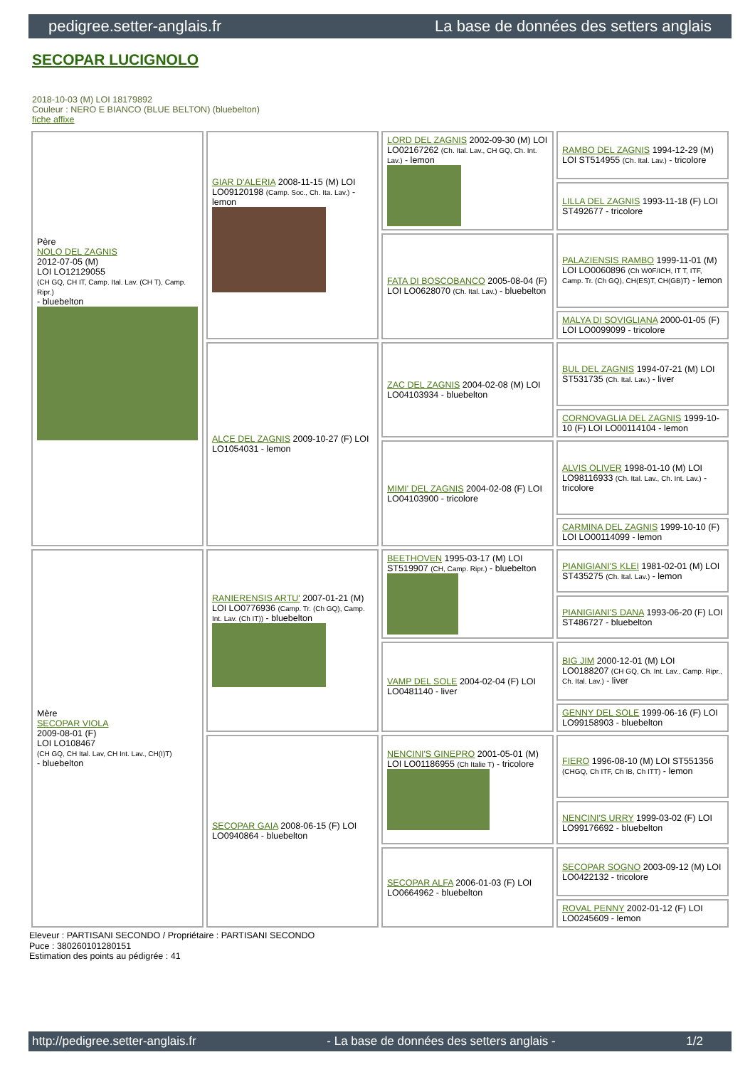pedigree.setter-anglais.fr La base de données des setters anglais
SECOPAR LUCIGNOLO
2018-10-03 (M) LOI 18179892
Couleur : NERO E BIANCO (BLUE BELTON) (bluebelton)
fiche affixe
| Père NOLO DEL ZAGNIS 2012-07-05 (M) LOI LO12129055 (CH GQ, CH IT, Camp. Ital. Lav. (CH T), Camp. Ripr.) - bluebelton | GIAR D'ALERIA 2008-11-15 (M) LOI LO09120198 (Camp. Soc., Ch. Ita. Lav.) - lemon | LORD DEL ZAGNIS 2002-09-30 (M) LOI LO02167262 (Ch. Ital. Lav., CH GQ, Ch. Int. Lav.) - lemon | RAMBO DEL ZAGNIS 1994-12-29 (M) LOI ST514955 (Ch. Ital. Lav.) - tricolore |
| | | | LILLA DEL ZAGNIS 1993-11-18 (F) LOI ST492677 - tricolore |
| | | FATA DI BOSCOBANCO 2005-08-04 (F) LOI LO0628070 (Ch. Ital. Lav.) - bluebelton | PALAZIENSIS RAMBO 1999-11-01 (M) LOI LO0060896 (Ch W0F/ICH, IT T, ITF, Camp. Tr. (Ch GQ), CH(ES)T, CH(GB)T) - lemon |
| | | | MALYA DI SOVIGLIANA 2000-01-05 (F) LOI LO0099099 - tricolore |
| | ALCE DEL ZAGNIS 2009-10-27 (F) LOI LO1054031 - lemon | ZAC DEL ZAGNIS 2004-02-08 (M) LOI LO04103934 - bluebelton | BUL DEL ZAGNIS 1994-07-21 (M) LOI ST531735 (Ch. Ital. Lav.) - liver |
| | | | CORNOVAGLIA DEL ZAGNIS 1999-10-10 (F) LOI LO00114104 - lemon |
| | | MIMI' DEL ZAGNIS 2004-02-08 (F) LOI LO04103900 - tricolore | ALVIS OLIVER 1998-01-10 (M) LOI LO98116933 (Ch. Ital. Lav., Ch. Int. Lav.) - tricolore |
| | | | CARMINA DEL ZAGNIS 1999-10-10 (F) LOI LO00114099 - lemon |
| Mère SECOPAR VIOLA 2009-08-01 (F) LOI LO108467 (CH GQ, CH Ital. Lav, CH Int. Lav., CH(I)T) - bluebelton | RANIERENSIS ARTU' 2007-01-21 (M) LOI LO0776936 (Camp. Tr. (Ch GQ), Camp. Int. Lav. (Ch IT)) - bluebelton | BEETHOVEN 1995-03-17 (M) LOI ST519907 (CH, Camp. Ripr.) - bluebelton | PIANIGIANI'S KLEI 1981-02-01 (M) LOI ST435275 (Ch. Ital. Lav.) - lemon |
| | | | PIANIGIANI'S DANA 1993-06-20 (F) LOI ST486727 - bluebelton |
| | | VAMP DEL SOLE 2004-02-04 (F) LOI LO0481140 - liver | BIG JIM 2000-12-01 (M) LOI LO0188207 (CH GQ, Ch. Int. Lav., Camp. Ripr., Ch. Ital. Lav.) - liver |
| | | | GENNY DEL SOLE 1999-06-16 (F) LOI LO99158903 - bluebelton |
| | SECOPAR GAIA 2008-06-15 (F) LOI LO0940864 - bluebelton | NENCINI'S GINEPRO 2001-05-01 (M) LOI LO01186955 (Ch Italie T) - tricolore | FIERO 1996-08-10 (M) LOI ST551356 (CHGQ, Ch ITF, Ch IB, Ch ITT) - lemon |
| | | | NENCINI'S URRY 1999-03-02 (F) LOI LO99176692 - bluebelton |
| | | SECOPAR ALFA 2006-01-03 (F) LOI LO0664962 - bluebelton | SECOPAR SOGNO 2003-09-12 (M) LOI LO0422132 - tricolore |
| | | | ROVAL PENNY 2002-01-12 (F) LOI LO0245609 - lemon |
Eleveur : PARTISANI SECONDO / Propriétaire : PARTISANI SECONDO
Puce : 380260101280151
Estimation des points au pédigrée : 41
http://pedigree.setter-anglais.fr - La base de données des setters anglais - 1/2